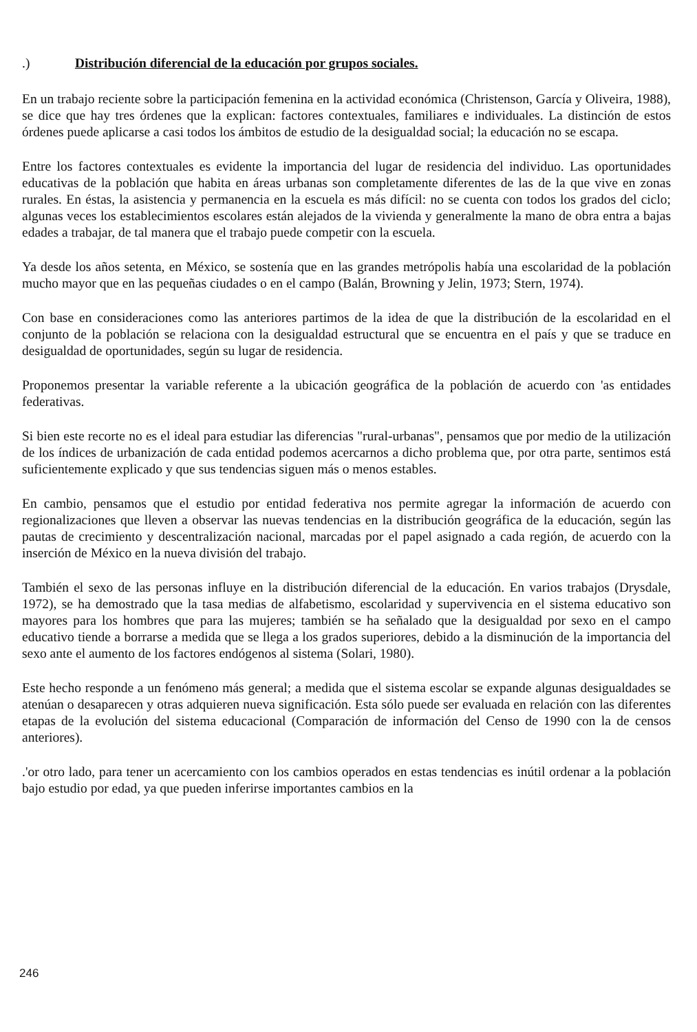.) Distribución diferencial de la educación por grupos sociales.
En un trabajo reciente sobre la participación femenina en la actividad económica (Christenson, García y Oliveira, 1988), se dice que hay tres órdenes que la explican: factores contextuales, familiares e individuales. La distinción de estos órdenes puede aplicarse a casi todos los ámbitos de estudio de la desigualdad social; la educación no se escapa.
Entre los factores contextuales es evidente la importancia del lugar de residencia del individuo. Las oportunidades educativas de la población que habita en áreas urbanas son completamente diferentes de las de la que vive en zonas rurales. En éstas, la asistencia y permanencia en la escuela es más difícil: no se cuenta con todos los grados del ciclo; algunas veces los establecimientos escolares están alejados de la vivienda y generalmente la mano de obra entra a bajas edades a trabajar, de tal manera que el trabajo puede competir con la escuela.
Ya desde los años setenta, en México, se sostenía que en las grandes metrópolis había una escolaridad de la población mucho mayor que en las pequeñas ciudades o en el campo (Balán, Browning y Jelin, 1973; Stern, 1974).
Con base en consideraciones como las anteriores partimos de la idea de que la distribución de la escolaridad en el conjunto de la población se relaciona con la desigualdad estructural que se encuentra en el país y que se traduce en desigualdad de oportunidades, según su lugar de residencia.
Proponemos presentar la variable referente a la ubicación geográfica de la población de acuerdo con 'as entidades federativas.
Si bien este recorte no es el ideal para estudiar las diferencias "rural-urbanas", pensamos que por medio de la utilización de los índices de urbanización de cada entidad podemos acercarnos a dicho problema que, por otra parte, sentimos está suficientemente explicado y que sus tendencias siguen más o menos estables.
En cambio, pensamos que el estudio por entidad federativa nos permite agregar la información de acuerdo con regionalizaciones que lleven a observar las nuevas tendencias en la distribución geográfica de la educación, según las pautas de crecimiento y descentralización nacional, marcadas por el papel asignado a cada región, de acuerdo con la inserción de México en la nueva división del trabajo.
También el sexo de las personas influye en la distribución diferencial de la educación. En varios trabajos (Drysdale, 1972), se ha demostrado que la tasa medias de alfabetismo, escolaridad y supervivencia en el sistema educativo son mayores para los hombres que para las mujeres; también se ha señalado que la desigualdad por sexo en el campo educativo tiende a borrarse a medida que se llega a los grados superiores, debido a la disminución de la importancia del sexo ante el aumento de los factores endógenos al sistema (Solari, 1980).
Este hecho responde a un fenómeno más general; a medida que el sistema escolar se expande algunas desigualdades se atenúan o desaparecen y otras adquieren nueva significación. Esta sólo puede ser evaluada en relación con las diferentes etapas de la evolución del sistema educacional (Comparación de información del Censo de 1990 con la de censos anteriores).
.'or otro lado, para tener un acercamiento con los cambios operados en estas tendencias es inútil ordenar a la población bajo estudio por edad, ya que pueden inferirse importantes cambios en la
246